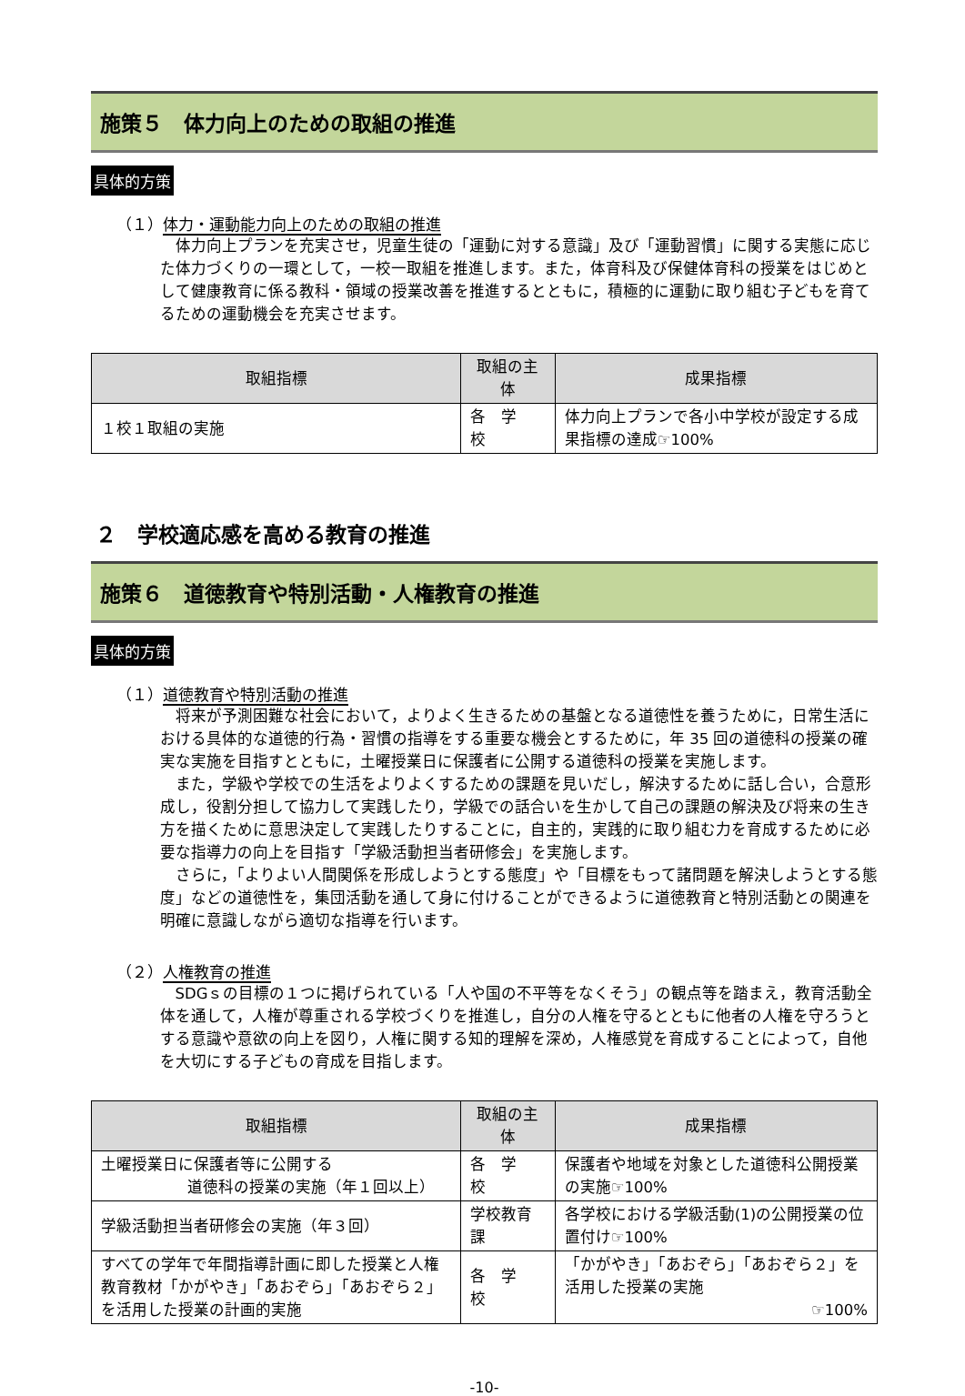施策５　体力向上のための取組の推進
具体的方策
（１）体力・運動能力向上のための取組の推進
体力向上プランを充実させ，児童生徒の「運動に対する意識」及び「運動習慣」に関する実態に応じた体力づくりの一環として，一校一取組を推進します。また，体育科及び保健体育科の授業をはじめとして健康教育に係る教科・領域の授業改善を推進するとともに，積極的に運動に取り組む子どもを育てるための運動機会を充実させます。
| 取組指標 | 取組の主体 | 成果指標 |
| --- | --- | --- |
| １校１取組の実施 | 各 学 校 | 体力向上プランで各小中学校が設定する成果指標の達成☞100% |
２　学校適応感を高める教育の推進
施策６　道徳教育や特別活動・人権教育の推進
具体的方策
（１）道徳教育や特別活動の推進
将来が予測困難な社会において，よりよく生きるための基盤となる道徳性を養うために，日常生活における具体的な道徳的行為・習慣の指導をする重要な機会とするために，年 35 回の道徳科の授業の確実な実施を目指すとともに，土曜授業日に保護者に公開する道徳科の授業を実施します。
また，学級や学校での生活をよりよくするための課題を見いだし，解決するために話し合い，合意形成し，役割分担して協力して実践したり，学級での話合いを生かして自己の課題の解決及び将来の生き方を描くために意思決定して実践したりすることに，自主的，実践的に取り組む力を育成するために必要な指導力の向上を目指す「学級活動担当者研修会」を実施します。
さらに，「よりよい人間関係を形成しようとする態度」や「目標をもって諸問題を解決しようとする態度」などの道徳性を，集団活動を通して身に付けることができるように道徳教育と特別活動との関連を明確に意識しながら適切な指導を行います。
（２）人権教育の推進
SDGｓの目標の１つに掲げられている「人や国の不平等をなくそう」の観点等を踏まえ，教育活動全体を通して，人権が尊重される学校づくりを推進し，自分の人権を守るとともに他者の人権を守ろうとする意識や意欲の向上を図り，人権に関する知的理解を深め，人権感覚を育成することによって，自他を大切にする子どもの育成を目指します。
| 取組指標 | 取組の主体 | 成果指標 |
| --- | --- | --- |
| 土曜授業日に保護者等に公開する 道徳科の授業の実施（年１回以上） | 各 学 校 | 保護者や地域を対象とした道徳科公開授業の実施☞100% |
| 学級活動担当者研修会の実施（年３回） | 学校教育課 | 各学校における学級活動(1)の公開授業の位置付け☞100% |
| すべての学年で年間指導計画に即した授業と人権教育教材「かがやき」「あおぞら」「あおぞら２」を活用した授業の計画的実施 | 各 学 校 | 「かがやき」「あおぞら」「あおぞら２」を活用した授業の実施 ☞100% |
-10-